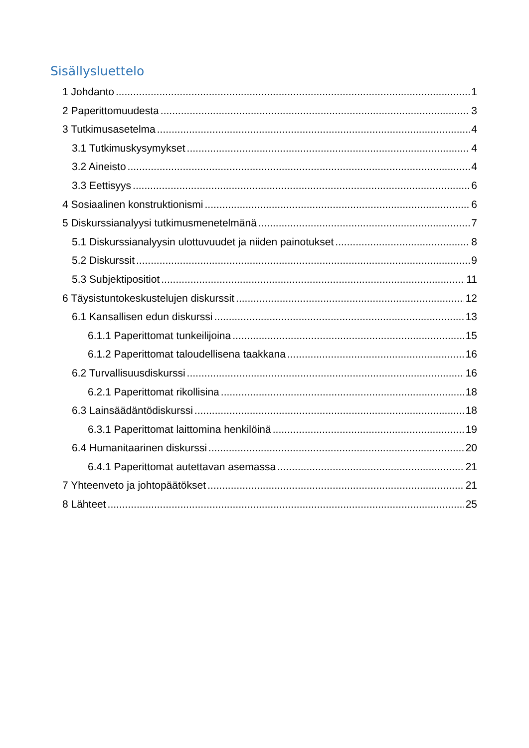Sisällysluettelo
1 Johdanto 1
2 Paperittomuudesta 3
3 Tutkimusasetelma 4
3.1 Tutkimuskysymykset 4
3.2 Aineisto 4
3.3 Eettisyys 6
4 Sosiaalinen konstruktionismi 6
5 Diskurssianalyysi tutkimusmenetelmänä 7
5.1 Diskurssianalyysin ulottuvuudet ja niiden painotukset 8
5.2 Diskurssit 9
5.3 Subjektipositiot 11
6 Täysistuntokeskustelujen diskurssit 12
6.1 Kansallisen edun diskurssi 13
6.1.1 Paperittomat tunkeilijoina 15
6.1.2 Paperittomat taloudellisena taakkana 16
6.2 Turvallisuusdiskurssi 16
6.2.1 Paperittomat rikollisina 18
6.3 Lainsäädäntödiskurssi 18
6.3.1 Paperittomat laittomina henkilöinä 19
6.4 Humanitaarinen diskurssi 20
6.4.1 Paperittomat autettavan asemassa 21
7 Yhteenveto ja johtopäätökset 21
8 Lähteet 25